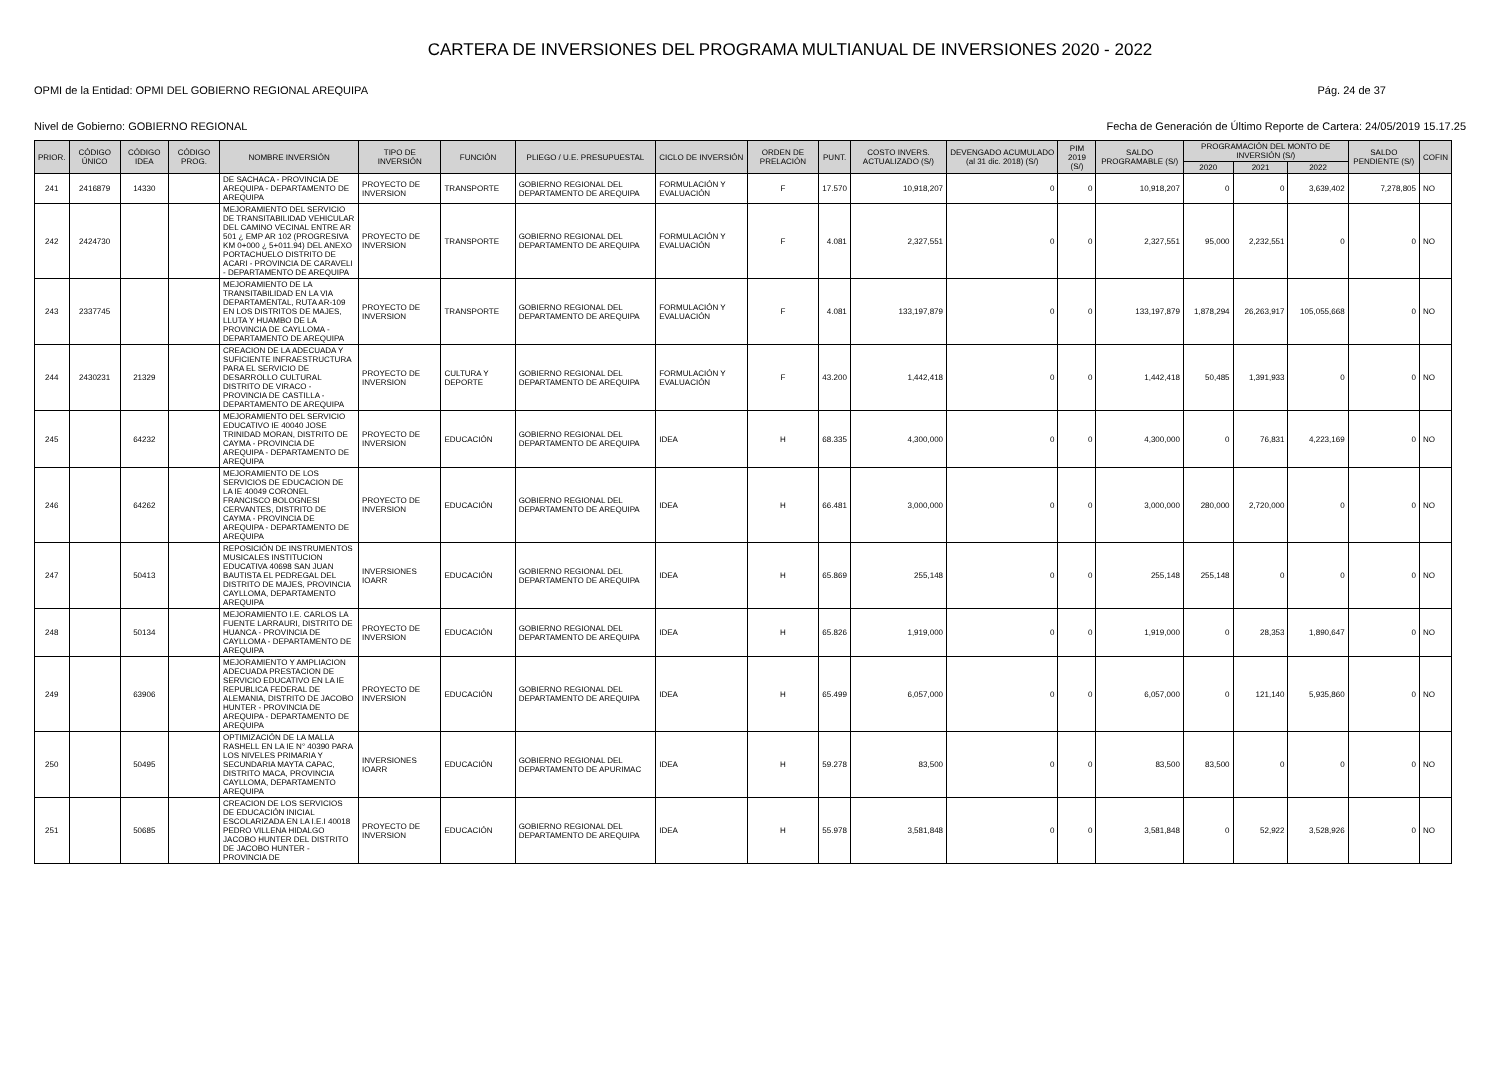CARTERA DE INVERSIONES DEL PROGRAMA MULTIANUAL DE INVERSIONES 2020 - 2022
OPMI de la Entidad: OPMI DEL GOBIERNO REGIONAL AREQUIPA Pág. 24 de 37
Nivel de Gobierno: GOBIERNO REGIONAL Fecha de Generación de Último Reporte de Cartera: 24/05/2019 15.17.25
| PRIOR. | CÓDIGO ÚNICO | CÓDIGO IDEA | CÓDIGO PROG. | NOMBRE INVERSIÓN | TIPO DE INVERSIÓN | FUNCIÓN | PLIEGO / U.E. PRESUPUESTAL | CICLO DE INVERSIÓN | ORDEN DE PRELACIÓN | PUNT. | COSTO INVERS. ACTUALIZADO (S/) | DEVENGADO ACUMULADO (al 31 dic. 2018) (S/) | PIM 2019 (S/) | SALDO PROGRAMABLE (S/) | PROGRAMACIÓN DEL MONTO DE INVERSIÓN (S/) | | | SALDO PENDIENTE (S/) | COFIN |
| --- | --- | --- | --- | --- | --- | --- | --- | --- | --- | --- | --- | --- | --- | --- | --- | --- | --- | --- | --- |
| | | | | | | | | | | | | | | | 2020 | 2021 | 2022 | | |
| 241 | 2416879 | 14330 | | DE SACHACA - PROVINCIA DE AREQUIPA - DEPARTAMENTO DE AREQUIPA | PROYECTO DE INVERSION | TRANSPORTE | GOBIERNO REGIONAL DEL DEPARTAMENTO DE AREQUIPA | FORMULACIÓN Y EVALUACIÓN | F | 17.570 | 10,918,207 | 0 | 0 | 10,918,207 | 0 | 0 | 3,639,402 | 7,278,805 | NO |
| 242 | 2424730 | | | MEJORAMIENTO DEL SERVICIO DE TRANSITABILIDAD VEHICULAR DEL CAMINO VECINAL ENTRE AR 501 ¿ EMP AR 102 (PROGRESIVA KM 0+000 ¿ 5+011.94) DEL ANEXO PORTACHUELO DISTRITO DE ACARI - PROVINCIA DE CARAVELI - DEPARTAMENTO DE AREQUIPA | PROYECTO DE INVERSION | TRANSPORTE | GOBIERNO REGIONAL DEL DEPARTAMENTO DE AREQUIPA | FORMULACIÓN Y EVALUACIÓN | F | 4.081 | 2,327,551 | 0 | 0 | 2,327,551 | 95,000 | 2,232,551 | 0 | 0 | NO |
| 243 | 2337745 | | | MEJORAMIENTO DE LA TRANSITABILIDAD EN LA VIA DEPARTAMENTAL, RUTA AR-109 EN LOS DISTRITOS DE MAJES, LLUTA Y HUAMBO DE LA PROVINCIA DE CAYLLOMA - DEPARTAMENTO DE AREQUIPA | PROYECTO DE INVERSION | TRANSPORTE | GOBIERNO REGIONAL DEL DEPARTAMENTO DE AREQUIPA | FORMULACIÓN Y EVALUACIÓN | F | 4.081 | 133,197,879 | 0 | 0 | 133,197,879 | 1,878,294 | 26,263,917 | 105,055,668 | 0 | NO |
| 244 | 2430231 | 21329 | | CREACION DE LA ADECUADA Y SUFICIENTE INFRAESTRUCTURA PARA EL SERVICIO DE DESARROLLO CULTURAL DISTRITO DE VIRACO - PROVINCIA DE CASTILLA - DEPARTAMENTO DE AREQUIPA | PROYECTO DE INVERSION | CULTURA Y DEPORTE | GOBIERNO REGIONAL DEL DEPARTAMENTO DE AREQUIPA | FORMULACIÓN Y EVALUACIÓN | F | 43.200 | 1,442,418 | 0 | 0 | 1,442,418 | 50,485 | 1,391,933 | 0 | 0 | NO |
| 245 | | 64232 | | MEJORAMIENTO DEL SERVICIO EDUCATIVO IE 40040 JOSE TRINIDAD MORAN, DISTRITO DE CAYMA - PROVINCIA DE AREQUIPA - DEPARTAMENTO DE AREQUIPA | PROYECTO DE INVERSION | EDUCACIÓN | GOBIERNO REGIONAL DEL DEPARTAMENTO DE AREQUIPA | IDEA | H | 68.335 | 4,300,000 | 0 | 0 | 4,300,000 | 0 | 76,831 | 4,223,169 | 0 | NO |
| 246 | | 64262 | | MEJORAMIENTO DE LOS SERVICIOS DE EDUCACION DE LA IE 40049 CORONEL FRANCISCO BOLOGNESI CERVANTES, DISTRITO DE CAYMA - PROVINCIA DE AREQUIPA - DEPARTAMENTO DE AREQUIPA | PROYECTO DE INVERSION | EDUCACIÓN | GOBIERNO REGIONAL DEL DEPARTAMENTO DE AREQUIPA | IDEA | H | 66.481 | 3,000,000 | 0 | 0 | 3,000,000 | 280,000 | 2,720,000 | 0 | 0 | NO |
| 247 | | 50413 | | REPOSICIÓN DE INSTRUMENTOS MUSICALES INSTITUCION EDUCATIVA 40698 SAN JUAN BAUTISTA EL PEDREGAL DEL DISTRITO DE MAJES, PROVINCIA CAYLLOMA, DEPARTAMENTO AREQUIPA | INVERSIONES IOARR | EDUCACIÓN | GOBIERNO REGIONAL DEL DEPARTAMENTO DE AREQUIPA | IDEA | H | 65.869 | 255,148 | 0 | 0 | 255,148 | 255,148 | 0 | 0 | 0 | NO |
| 248 | | 50134 | | MEJORAMIENTO I.E. CARLOS LA FUENTE LARRAURI, DISTRITO DE HUANCA - PROVINCIA DE CAYLLOMA - DEPARTAMENTO DE AREQUIPA | PROYECTO DE INVERSION | EDUCACIÓN | GOBIERNO REGIONAL DEL DEPARTAMENTO DE AREQUIPA | IDEA | H | 65.826 | 1,919,000 | 0 | 0 | 1,919,000 | 0 | 28,353 | 1,890,647 | 0 | NO |
| 249 | | 63906 | | MEJORAMIENTO Y AMPLIACION ADECUADA PRESTACION DE SERVICIO EDUCATIVO EN LA IE REPUBLICA FEDERAL DE ALEMANIA, DISTRITO DE JACOBO HUNTER - PROVINCIA DE AREQUIPA - DEPARTAMENTO DE AREQUIPA | PROYECTO DE INVERSION | EDUCACIÓN | GOBIERNO REGIONAL DEL DEPARTAMENTO DE AREQUIPA | IDEA | H | 65.499 | 6,057,000 | 0 | 0 | 6,057,000 | 0 | 121,140 | 5,935,860 | 0 | NO |
| 250 | | 50495 | | OPTIMIZACIÓN DE LA MALLA RASHELL EN LA IE N° 40390 PARA LOS NIVELES PRIMARIA Y SECUNDARIA MAYTA CAPAC, DISTRITO MACA, PROVINCIA CAYLLOMA, DEPARTAMENTO AREQUIPA | INVERSIONES IOARR | EDUCACIÓN | GOBIERNO REGIONAL DEL DEPARTAMENTO DE APURIMAC | IDEA | H | 59.278 | 83,500 | 0 | 0 | 83,500 | 83,500 | 0 | 0 | 0 | NO |
| 251 | | 50685 | | CREACION DE LOS SERVICIOS DE EDUCACIÓN INICIAL ESCOLARIZADA EN LA I.E.I 40018 PEDRO VILLENA HIDALGO JACOBO HUNTER DEL DISTRITO DE JACOBO HUNTER - PROVINCIA DE | PROYECTO DE INVERSION | EDUCACIÓN | GOBIERNO REGIONAL DEL DEPARTAMENTO DE AREQUIPA | IDEA | H | 55.978 | 3,581,848 | 0 | 0 | 3,581,848 | 0 | 52,922 | 3,528,926 | 0 | NO |